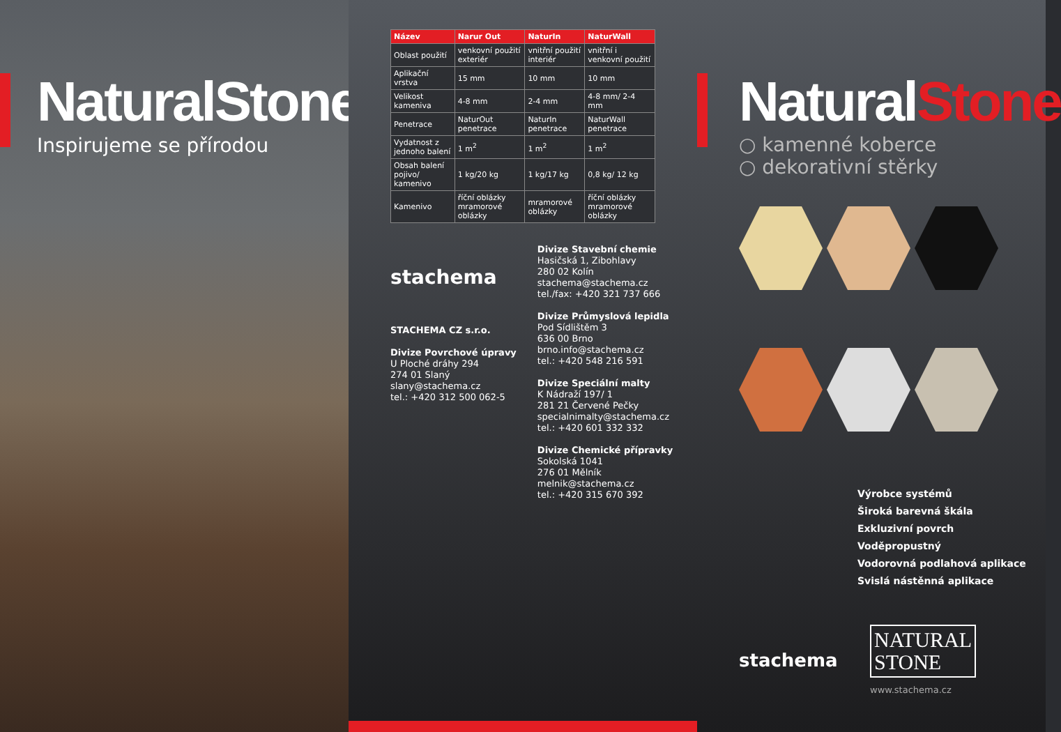NaturalStone
Inspirujeme se přírodou
| Název | Narur Out | NaturIn | NaturWall |
| --- | --- | --- | --- |
| Oblast použití | venkovní použití exteriér | vnitřní použití interiér | vnitřní i venkovní použití |
| Aplikační vrstva | 15 mm | 10 mm | 10 mm |
| Velikost kameniva | 4-8 mm | 2-4 mm | 4-8 mm/ 2-4 mm |
| Penetrace | NaturOut penetrace | NaturIn penetrace | NaturWall penetrace |
| Vydatnost z jednoho balení | 1 m<sup>2</sup> | 1 m<sup>2</sup> | 1 m<sup>2</sup> |
| Obsah balení pojivo/ kamenivo | 1 kg/20 kg | 1 kg/17 kg | 0,8 kg/ 12 kg |
| Kamenivo | říční oblázky mramorové oblázky | mramorové oblázky | říční oblázky mramorové oblázky |
stachema
STACHEMA CZ s.r.o.
Divize Povrchové úpravy
U Ploché dráhy 294
274 01 Slaný
slany@stachema.cz
tel.: +420 312 500 062-5
Divize Stavební chemie
Hasičská 1, Zibohlavy
280 02 Kolín
stachema@stachema.cz
tel./fax: +420 321 737 666
Divize Průmyslová lepidla
Pod Sídlištěm 3
636 00 Brno
brno.info@stachema.cz
tel.: +420 548 216 591
Divize Speciální malty
K Nádraží 197/ 1
281 21 Červené Pečky
specialnimalty@stachema.cz
tel.: +420 601 332 332
Divize Chemické přípravky
Sokolská 1041
276 01 Mělník
melnik@stachema.cz
tel.: +420 315 670 392
NaturalStone
○ kamenné koberce
○ dekorativní stěrky
Výrobce systémů
Široká barevná škála
Exkluzivní povrch
Voděpropustný
Vodorovná podlahová aplikace
Svislá nástěnná aplikace
stachema
NATURAL
STONE
www.stachema.cz